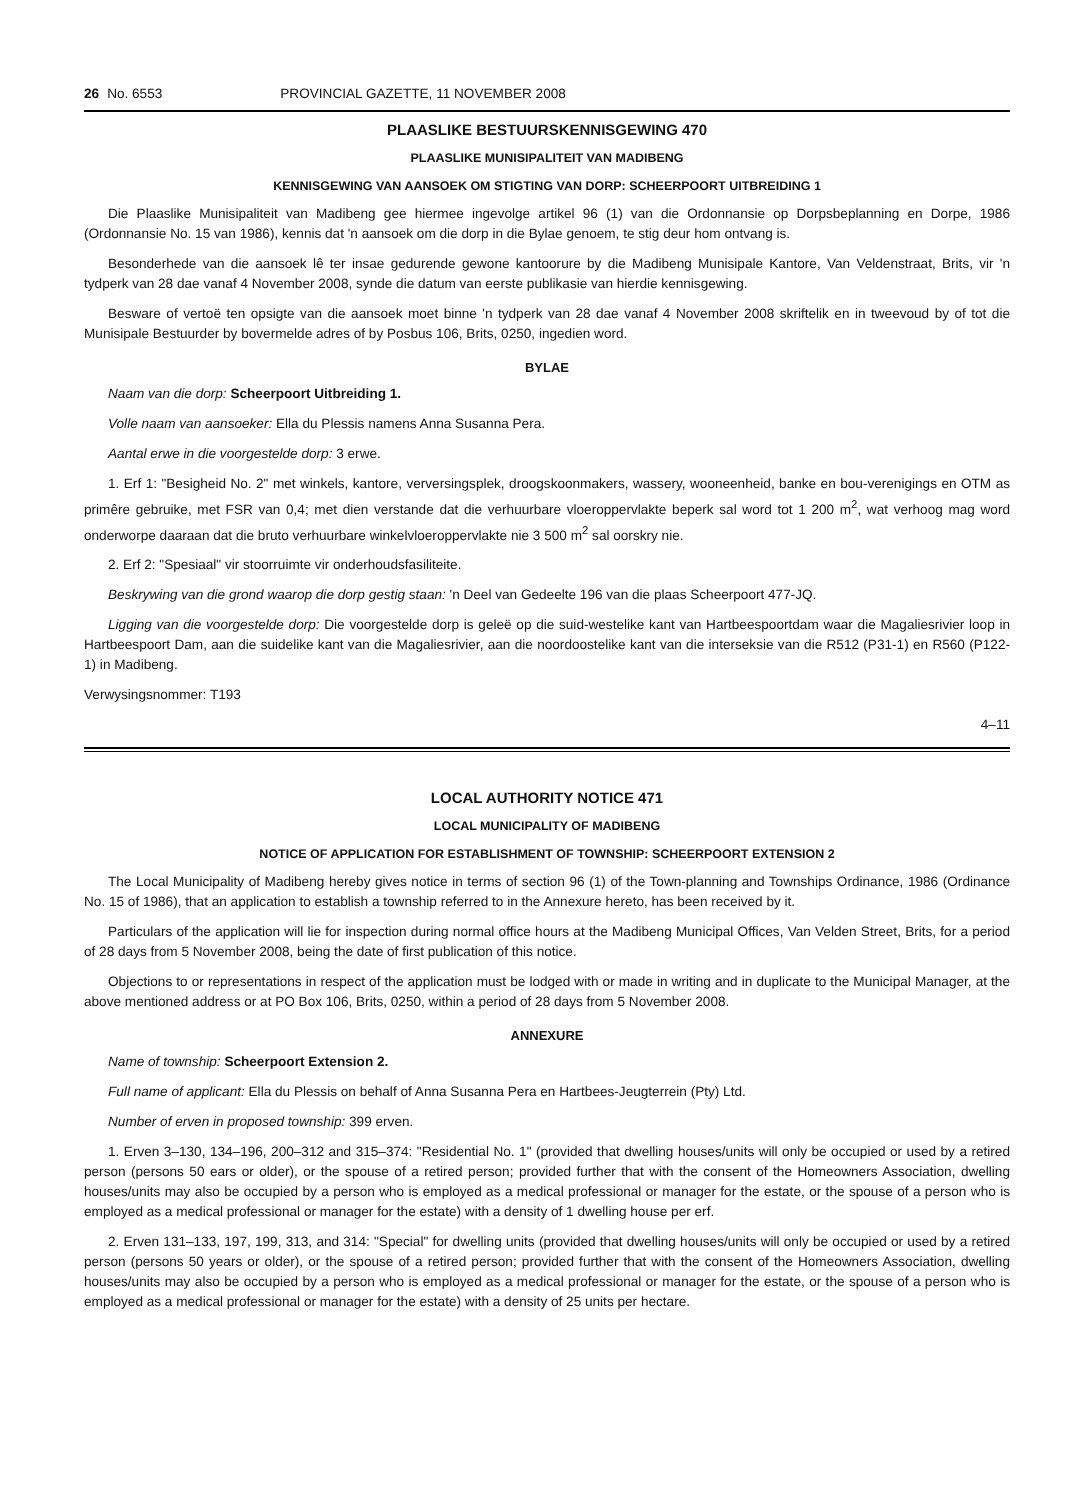26 No. 6553 PROVINCIAL GAZETTE, 11 NOVEMBER 2008
PLAASLIKE BESTUURSKENNISGEWING 470
PLAASLIKE MUNISIPALITEIT VAN MADIBENG
KENNISGEWING VAN AANSOEK OM STIGTING VAN DORP: SCHEERPOORT UITBREIDING 1
Die Plaaslike Munisipaliteit van Madibeng gee hiermee ingevolge artikel 96 (1) van die Ordonnansie op Dorpsbeplanning en Dorpe, 1986 (Ordonnansie No. 15 van 1986), kennis dat 'n aansoek om die dorp in die Bylae genoem, te stig deur hom ontvang is.
Besonderhede van die aansoek lê ter insae gedurende gewone kantoorure by die Madibeng Munisipale Kantore, Van Veldenstraat, Brits, vir 'n tydperk van 28 dae vanaf 4 November 2008, synde die datum van eerste publikasie van hierdie kennisgewing.
Besware of vertoë ten opsigte van die aansoek moet binne 'n tydperk van 28 dae vanaf 4 November 2008 skriftelik en in tweevoud by of tot die Munisipale Bestuurder by bovermelde adres of by Posbus 106, Brits, 0250, ingedien word.
BYLAE
Naam van die dorp: Scheerpoort Uitbreiding 1.
Volle naam van aansoeker: Ella du Plessis namens Anna Susanna Pera.
Aantal erwe in die voorgestelde dorp: 3 erwe.
1. Erf 1: "Besigheid No. 2" met winkels, kantore, verversingsplek, droogskoonmakers, wassery, wooneenheid, banke en bou-verenigings en OTM as primêre gebruike, met FSR van 0,4; met dien verstande dat die verhuurbare vloeroppervlakte beperk sal word tot 1 200 m<sup>2</sup>, wat verhoog mag word onderworpe daaraan dat die bruto verhuurbare winkelvloeroppervlakte nie 3 500 m<sup>2</sup> sal oorskry nie.
2. Erf 2: "Spesiaal" vir stoorruimte vir onderhoudsfasiliteite.
Beskrywing van die grond waarop die dorp gestig staan: 'n Deel van Gedeelte 196 van die plaas Scheerpoort 477-JQ.
Ligging van die voorgestelde dorp: Die voorgestelde dorp is geleë op die suid-westelike kant van Hartbeespoortdam waar die Magaliesrivier loop in Hartbeespoort Dam, aan die suidelike kant van die Magaliesrivier, aan die noordoostelike kant van die interseksie van die R512 (P31-1) en R560 (P122-1) in Madibeng.
Verwysingsnommer: T193
4–11
LOCAL AUTHORITY NOTICE 471
LOCAL MUNICIPALITY OF MADIBENG
NOTICE OF APPLICATION FOR ESTABLISHMENT OF TOWNSHIP: SCHEERPOORT EXTENSION 2
The Local Municipality of Madibeng hereby gives notice in terms of section 96 (1) of the Town-planning and Townships Ordinance, 1986 (Ordinance No. 15 of 1986), that an application to establish a township referred to in the Annexure hereto, has been received by it.
Particulars of the application will lie for inspection during normal office hours at the Madibeng Municipal Offices, Van Velden Street, Brits, for a period of 28 days from 5 November 2008, being the date of first publication of this notice.
Objections to or representations in respect of the application must be lodged with or made in writing and in duplicate to the Municipal Manager, at the above mentioned address or at PO Box 106, Brits, 0250, within a period of 28 days from 5 November 2008.
ANNEXURE
Name of township: Scheerpoort Extension 2.
Full name of applicant: Ella du Plessis on behalf of Anna Susanna Pera en Hartbees-Jeugterrein (Pty) Ltd.
Number of erven in proposed township: 399 erven.
1. Erven 3–130, 134–196, 200–312 and 315–374: "Residential No. 1" (provided that dwelling houses/units will only be occupied or used by a retired person (persons 50 ears or older), or the spouse of a retired person; provided further that with the consent of the Homeowners Association, dwelling houses/units may also be occupied by a person who is employed as a medical professional or manager for the estate, or the spouse of a person who is employed as a medical professional or manager for the estate) with a density of 1 dwelling house per erf.
2. Erven 131–133, 197, 199, 313, and 314: "Special" for dwelling units (provided that dwelling houses/units will only be occupied or used by a retired person (persons 50 years or older), or the spouse of a retired person; provided further that with the consent of the Homeowners Association, dwelling houses/units may also be occupied by a person who is employed as a medical professional or manager for the estate, or the spouse of a person who is employed as a medical professional or manager for the estate) with a density of 25 units per hectare.